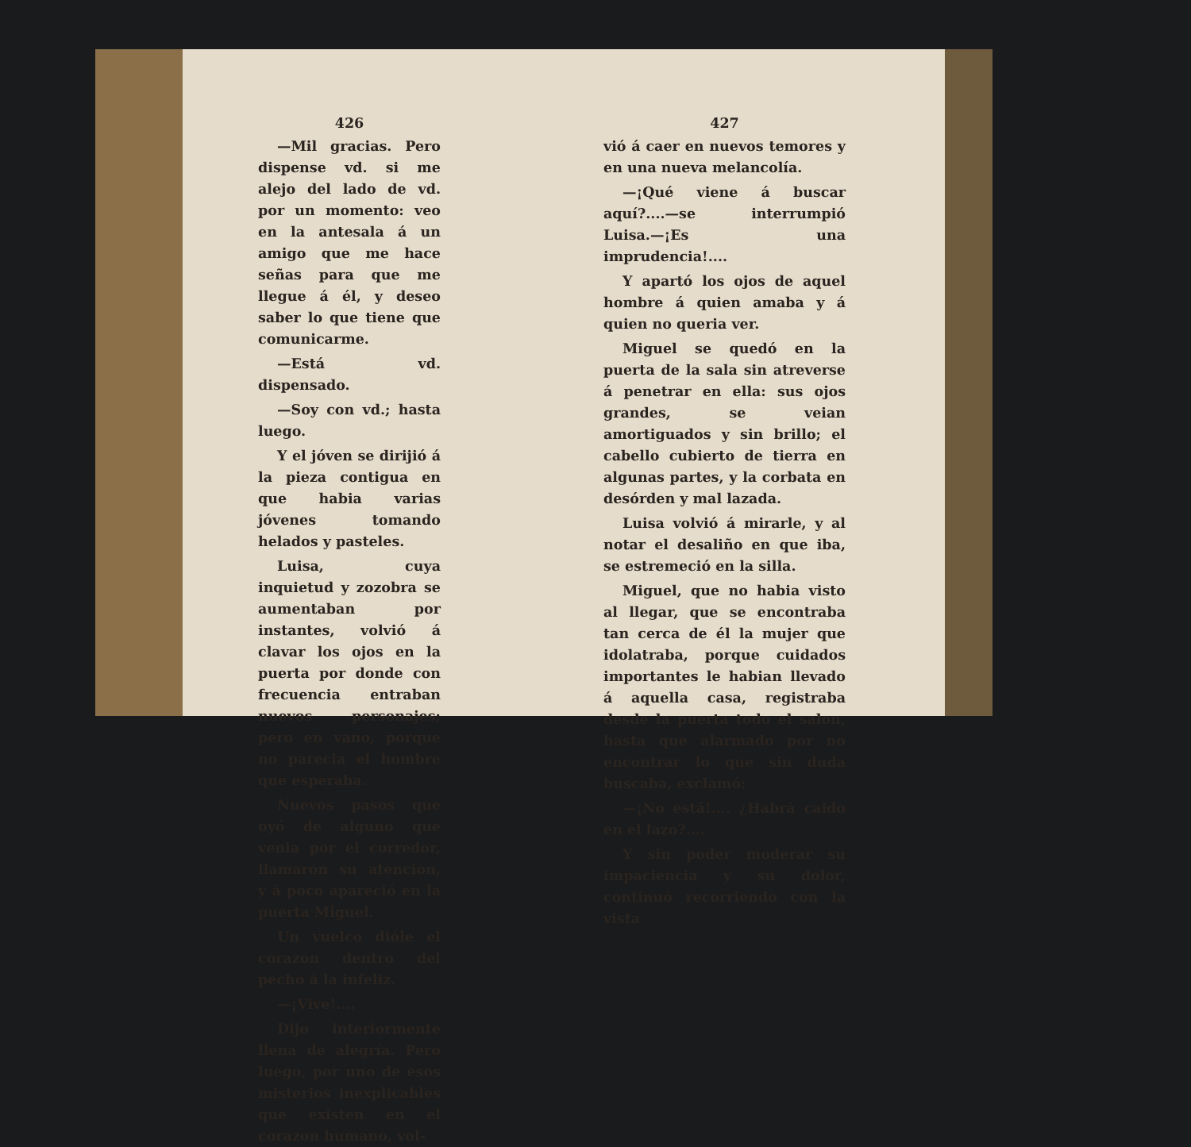426
—Mil gracias. Pero dispense vd. si me alejo del lado de vd. por un momento: veo en la antesala á un amigo que me hace señas para que me llegue á él, y deseo saber lo que tiene que comunicarme.
—Está vd. dispensado.
—Soy con vd.; hasta luego.
Y el jóven se dirijió á la pieza contigua en que habia varias jóvenes tomando helados y pasteles.
Luisa, cuya inquietud y zozobra se aumentaban por instantes, volvió á clavar los ojos en la puerta por donde con frecuencia entraban nuevos personajes; pero en vano, porque no parecia el hombre que esperaba.
Nuevos pasos que oyó de alguno que venia por el corredor, llamaron su atencion, y á poco apareció en la puerta Miguel.
Un vuelco dióle el corazon dentro del pecho á la infeliz.
—¡Vive!....
Dijo interiormente llena de alegría. Pero luego, por uno de esos misterios inexplicables que existen en el corazon humano, vol-
427
vió á caer en nuevos temores y en una nueva melancolía.
—¡Qué viene á buscar aquí?....—se interrumpió Luisa.—¡Es una imprudencia!....
Y apartó los ojos de aquel hombre á quien amaba y á quien no queria ver.
Miguel se quedó en la puerta de la sala sin atreverse á penetrar en ella: sus ojos grandes, se veian amortiguados y sin brillo; el cabello cubierto de tierra en algunas partes, y la corbata en desórden y mal lazada.
Luisa volvió á mirarle, y al notar el desaliño en que iba, se estremeció en la silla.
Miguel, que no habia visto al llegar, que se encontraba tan cerca de él la mujer que idolatraba, porque cuidados importantes le habian llevado á aquella casa, registraba desde la puerta todo el salon, hasta que alarmado por no encontrar lo que sin duda buscaba, exclamó:
—¡No está!.... ¿Habrá caido en el lazo?....
Y sin poder moderar su impaciencia y su dolor, continuó recorriendo con la vista